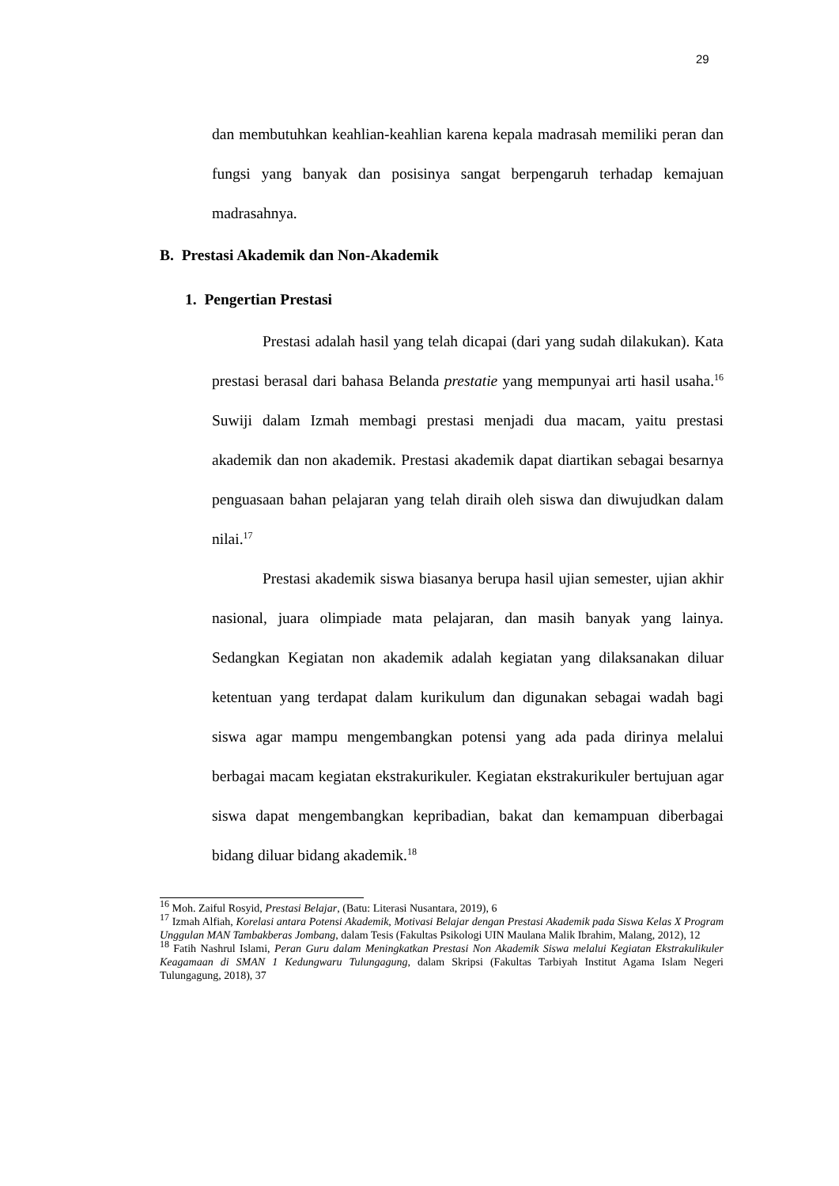29
dan membutuhkan keahlian-keahlian karena kepala madrasah memiliki peran dan fungsi yang banyak dan posisinya sangat berpengaruh terhadap kemajuan madrasahnya.
B. Prestasi Akademik dan Non-Akademik
1. Pengertian Prestasi
Prestasi adalah hasil yang telah dicapai (dari yang sudah dilakukan). Kata prestasi berasal dari bahasa Belanda prestatie yang mempunyai arti hasil usaha.<sup>16</sup> Suwiji dalam Izmah membagi prestasi menjadi dua macam, yaitu prestasi akademik dan non akademik. Prestasi akademik dapat diartikan sebagai besarnya penguasaan bahan pelajaran yang telah diraih oleh siswa dan diwujudkan dalam nilai.<sup>17</sup>
Prestasi akademik siswa biasanya berupa hasil ujian semester, ujian akhir nasional, juara olimpiade mata pelajaran, dan masih banyak yang lainya. Sedangkan Kegiatan non akademik adalah kegiatan yang dilaksanakan diluar ketentuan yang terdapat dalam kurikulum dan digunakan sebagai wadah bagi siswa agar mampu mengembangkan potensi yang ada pada dirinya melalui berbagai macam kegiatan ekstrakurikuler. Kegiatan ekstrakurikuler bertujuan agar siswa dapat mengembangkan kepribadian, bakat dan kemampuan diberbagai bidang diluar bidang akademik.<sup>18</sup>
<sup>16</sup> Moh. Zaiful Rosyid, Prestasi Belajar, (Batu: Literasi Nusantara, 2019), 6
<sup>17</sup> Izmah Alfiah, Korelasi antara Potensi Akademik, Motivasi Belajar dengan Prestasi Akademik pada Siswa Kelas X Program Unggulan MAN Tambakberas Jombang, dalam Tesis (Fakultas Psikologi UIN Maulana Malik Ibrahim, Malang, 2012), 12
<sup>18</sup> Fatih Nashrul Islami, Peran Guru dalam Meningkatkan Prestasi Non Akademik Siswa melalui Kegiatan Ekstrakulikuler Keagamaan di SMAN 1 Kedungwaru Tulungagung, dalam Skripsi (Fakultas Tarbiyah Institut Agama Islam Negeri Tulungagung, 2018), 37